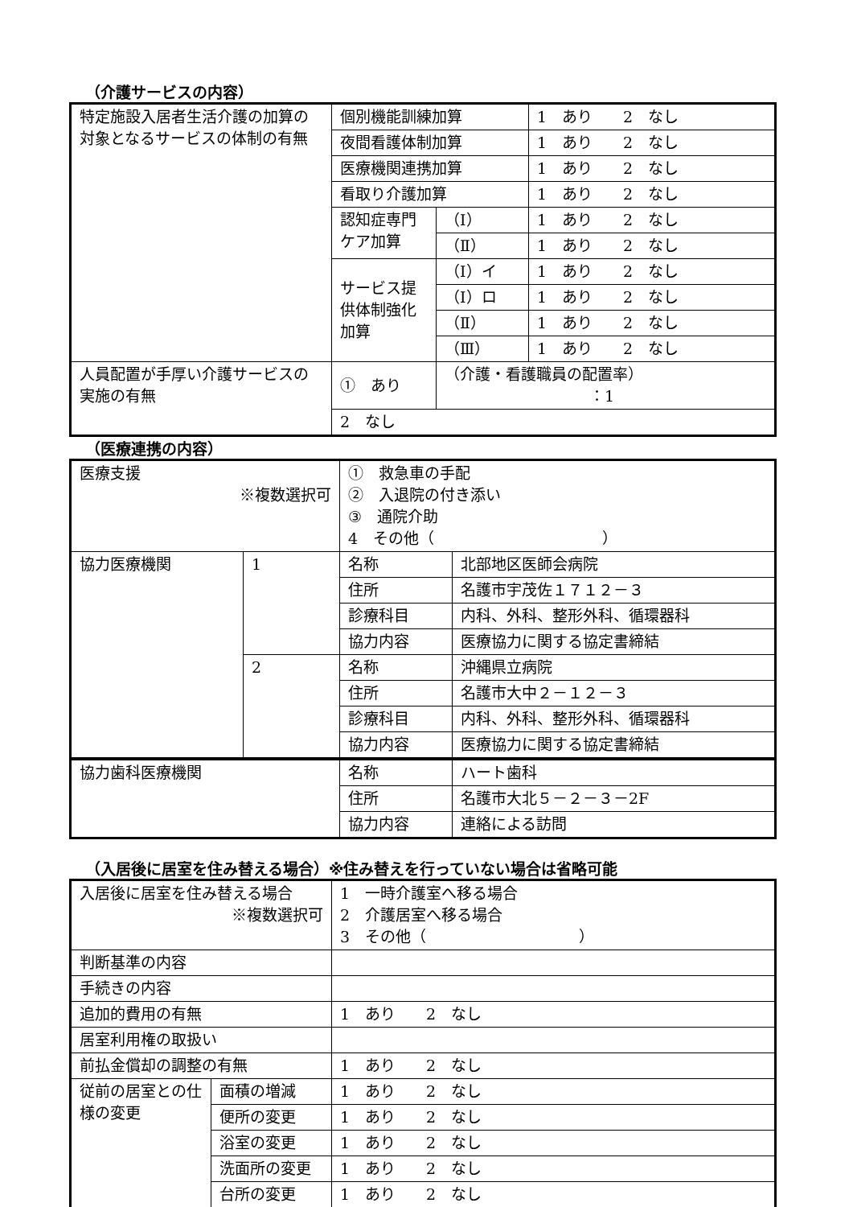（介護サービスの内容）
| 特定施設入居者生活介護の加算の対象となるサービスの体制の有無 | 個別機能訓練加算 | | 1 あり 2 なし |
| | 夜間看護体制加算 | | 1 あり 2 なし |
| | 医療機関連携加算 | | 1 あり 2 なし |
| | 看取り介護加算 | | 1 あり 2 なし |
| | 認知症専門ケア加算 | （Ⅰ） | 1 あり 2 なし |
| | | （Ⅱ） | 1 あり 2 なし |
| | サービス提供体制強化加算 | （Ⅰ）イ | 1 あり 2 なし |
| | | （Ⅰ）ロ | 1 あり 2 なし |
| | | （Ⅱ） | 1 あり 2 なし |
| | | （Ⅲ） | 1 あり 2 なし |
| 人員配置が手厚い介護サービスの実施の有無 | ① あり | （介護・看護職員の配置率） ：1 | |
| | 2 なし | | |
（医療連携の内容）
| 医療支援 ※複数選択可 | | ① 救急車の手配 ② 入退院の付き添い ③ 通院介助 4 その他（ ） | |
| 協力医療機関 | 1 | 名称 | 北部地区医師会病院 |
| | | 住所 | 名護市宇茂佐１７１２－３ |
| | | 診療科目 | 内科、外科、整形外科、循環器科 |
| | | 協力内容 | 医療協力に関する協定書締結 |
| | 2 | 名称 | 沖縄県立病院 |
| | | 住所 | 名護市大中２－１２－３ |
| | | 診療科目 | 内科、外科、整形外科、循環器科 |
| | | 協力内容 | 医療協力に関する協定書締結 |
| 協力歯科医療機関 | 名称 | ハート歯科 |
| | 住所 | 名護市大北５－２－３－2F |
| | 協力内容 | 連絡による訪問 |
（入居後に居室を住み替える場合）※住み替えを行っていない場合は省略可能
| 入居後に居室を住み替える場合 ※複数選択可 | | 1 一時介護室へ移る場合 2 介護居室へ移る場合 3 その他（ ） |
| 判断基準の内容 | | |
| 手続きの内容 | | |
| 追加的費用の有無 | | 1 あり 2 なし |
| 居室利用権の取扱い | | |
| 前払金償却の調整の有無 | | 1 あり 2 なし |
| 従前の居室との仕様の変更 | 面積の増減 | 1 あり 2 なし |
| | 便所の変更 | 1 あり 2 なし |
| | 浴室の変更 | 1 あり 2 なし |
| | 洗面所の変更 | 1 あり 2 なし |
| | 台所の変更 | 1 あり 2 なし |